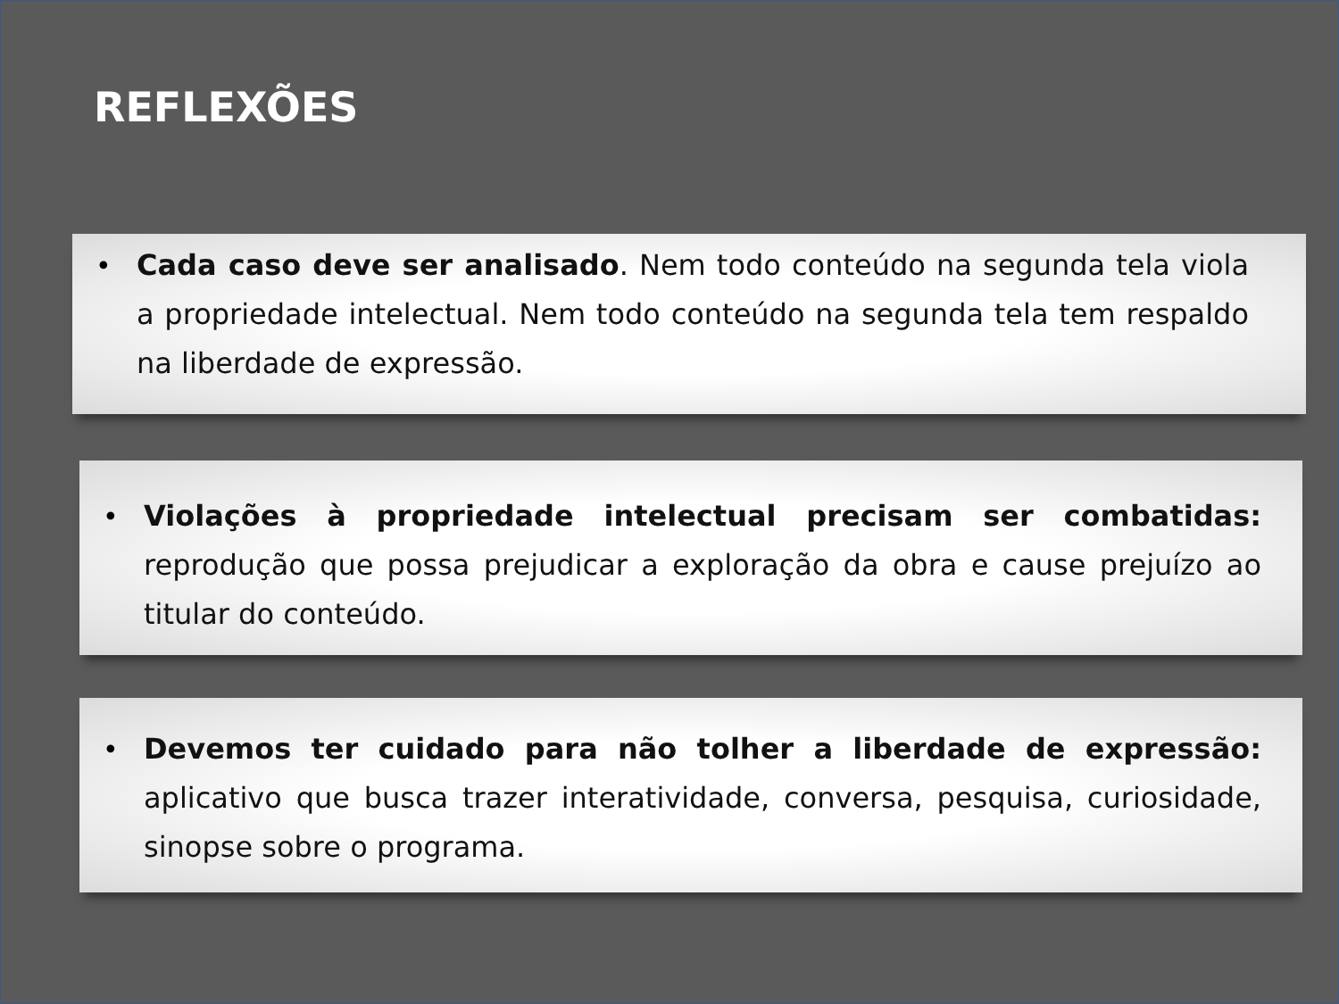REFLEXÕES
• Cada caso deve ser analisado. Nem todo conteúdo na segunda tela viola a propriedade intelectual. Nem todo conteúdo na segunda tela tem respaldo na liberdade de expressão.
• Violações à propriedade intelectual precisam ser combatidas: reprodução que possa prejudicar a exploração da obra e cause prejuízo ao titular do conteúdo.
• Devemos ter cuidado para não tolher a liberdade de expressão: aplicativo que busca trazer interatividade, conversa, pesquisa, curiosidade, sinopse sobre o programa.